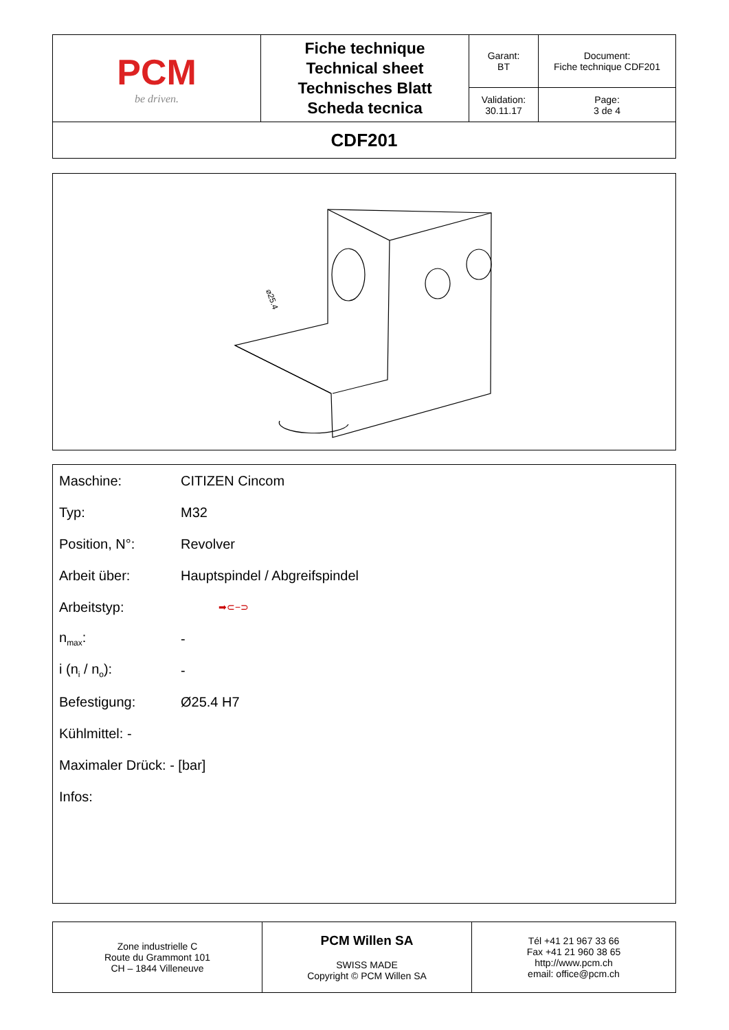| PCM be driven. | Fiche technique Technical sheet Technisches Blatt Scheda tecnica | Garant: BT | Document: Fiche technique CDF201 |
| | | Validation: 30.11.17 | Page: 3 de 4 |
| CDF201 | | | |
⌀25.4
Maschine: CITIZEN Cincom
Typ: M32
Position, N°: Revolver
Arbeit über: Hauptspindel / Abgreifspindel
Arbeitstyp: ➡⊂−⊃
n<sub>max</sub>: -
i (n<sub>i</sub> / n<sub>o</sub>): -
Befestigung: Ø25.4 H7
Kühlmittel: -
Maximaler Drück: - [bar]
Infos:
| Zone industrielle C Route du Grammont 101 CH – 1844 Villeneuve | PCM Willen SA SWISS MADE Copyright © PCM Willen SA | Tél +41 21 967 33 66 Fax +41 21 960 38 65 http://www.pcm.ch email: office@pcm.ch |